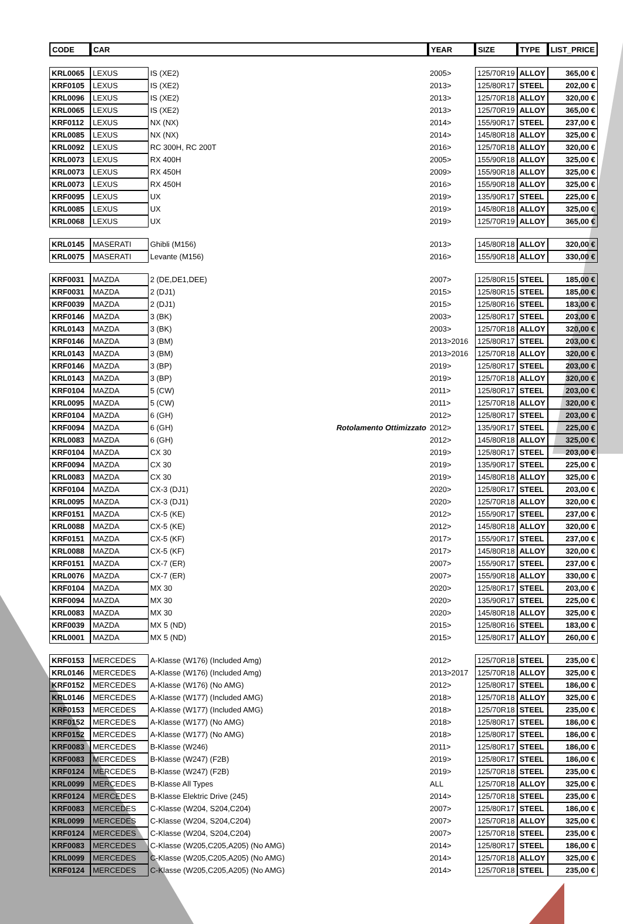| CODE | CAR | | | YEAR | SIZE | TYPE | LIST_PRICE |
| --- | --- | --- | --- | --- | --- | --- | --- |
| KRL0065 | LEXUS | IS (XE2) | | 2005> | 125/70R19 | ALLOY | 365,00 € |
| KRF0105 | LEXUS | IS (XE2) | | 2013> | 125/80R17 | STEEL | 202,00 € |
| KRL0096 | LEXUS | IS (XE2) | | 2013> | 125/70R18 | ALLOY | 320,00 € |
| KRL0065 | LEXUS | IS (XE2) | | 2013> | 125/70R19 | ALLOY | 365,00 € |
| KRF0112 | LEXUS | NX (NX) | | 2014> | 155/90R17 | STEEL | 237,00 € |
| KRL0085 | LEXUS | NX (NX) | | 2014> | 145/80R18 | ALLOY | 325,00 € |
| KRL0092 | LEXUS | RC 300H, RC 200T | | 2016> | 125/70R18 | ALLOY | 320,00 € |
| KRL0073 | LEXUS | RX 400H | | 2005> | 155/90R18 | ALLOY | 325,00 € |
| KRL0073 | LEXUS | RX 450H | | 2009> | 155/90R18 | ALLOY | 325,00 € |
| KRL0073 | LEXUS | RX 450H | | 2016> | 155/90R18 | ALLOY | 325,00 € |
| KRF0095 | LEXUS | UX | | 2019> | 135/90R17 | STEEL | 225,00 € |
| KRL0085 | LEXUS | UX | | 2019> | 145/80R18 | ALLOY | 325,00 € |
| KRL0068 | LEXUS | UX | | 2019> | 125/70R19 | ALLOY | 365,00 € |
| KRL0145 | MASERATI | Ghibli (M156) | | 2013> | 145/80R18 | ALLOY | 320,00 € |
| KRL0075 | MASERATI | Levante (M156) | | 2016> | 155/90R18 | ALLOY | 330,00 € |
| KRF0031 | MAZDA | 2 (DE,DE1,DEE) | | 2007> | 125/80R15 | STEEL | 185,00 € |
| KRF0031 | MAZDA | 2 (DJ1) | | 2015> | 125/80R15 | STEEL | 185,00 € |
| KRF0039 | MAZDA | 2 (DJ1) | | 2015> | 125/80R16 | STEEL | 183,00 € |
| KRF0146 | MAZDA | 3 (BK) | | 2003> | 125/80R17 | STEEL | 203,00 € |
| KRL0143 | MAZDA | 3 (BK) | | 2003> | 125/70R18 | ALLOY | 320,00 € |
| KRF0146 | MAZDA | 3 (BM) | | 2013>2016 | 125/80R17 | STEEL | 203,00 € |
| KRL0143 | MAZDA | 3 (BM) | | 2013>2016 | 125/70R18 | ALLOY | 320,00 € |
| KRF0146 | MAZDA | 3 (BP) | | 2019> | 125/80R17 | STEEL | 203,00 € |
| KRL0143 | MAZDA | 3 (BP) | | 2019> | 125/70R18 | ALLOY | 320,00 € |
| KRF0104 | MAZDA | 5 (CW) | | 2011> | 125/80R17 | STEEL | 203,00 € |
| KRL0095 | MAZDA | 5 (CW) | | 2011> | 125/70R18 | ALLOY | 320,00 € |
| KRF0104 | MAZDA | 6 (GH) | | 2012> | 125/80R17 | STEEL | 203,00 € |
| KRF0094 | MAZDA | 6 (GH) | Rotolamento Ottimizzato | 2012> | 135/90R17 | STEEL | 225,00 € |
| KRL0083 | MAZDA | 6 (GH) | | 2012> | 145/80R18 | ALLOY | 325,00 € |
| KRF0104 | MAZDA | CX 30 | | 2019> | 125/80R17 | STEEL | 203,00 € |
| KRF0094 | MAZDA | CX 30 | | 2019> | 135/90R17 | STEEL | 225,00 € |
| KRL0083 | MAZDA | CX 30 | | 2019> | 145/80R18 | ALLOY | 325,00 € |
| KRF0104 | MAZDA | CX-3 (DJ1) | | 2020> | 125/80R17 | STEEL | 203,00 € |
| KRL0095 | MAZDA | CX-3 (DJ1) | | 2020> | 125/70R18 | ALLOY | 320,00 € |
| KRF0151 | MAZDA | CX-5 (KE) | | 2012> | 155/90R17 | STEEL | 237,00 € |
| KRL0088 | MAZDA | CX-5 (KE) | | 2012> | 145/80R18 | ALLOY | 320,00 € |
| KRF0151 | MAZDA | CX-5 (KF) | | 2017> | 155/90R17 | STEEL | 237,00 € |
| KRL0088 | MAZDA | CX-5 (KF) | | 2017> | 145/80R18 | ALLOY | 320,00 € |
| KRF0151 | MAZDA | CX-7 (ER) | | 2007> | 155/90R17 | STEEL | 237,00 € |
| KRL0076 | MAZDA | CX-7 (ER) | | 2007> | 155/90R18 | ALLOY | 330,00 € |
| KRF0104 | MAZDA | MX 30 | | 2020> | 125/80R17 | STEEL | 203,00 € |
| KRF0094 | MAZDA | MX 30 | | 2020> | 135/90R17 | STEEL | 225,00 € |
| KRL0083 | MAZDA | MX 30 | | 2020> | 145/80R18 | ALLOY | 325,00 € |
| KRF0039 | MAZDA | MX 5 (ND) | | 2015> | 125/80R16 | STEEL | 183,00 € |
| KRL0001 | MAZDA | MX 5 (ND) | | 2015> | 125/80R17 | ALLOY | 260,00 € |
| KRF0153 | MERCEDES | A-Klasse (W176) (Included Amg) | | 2012> | 125/70R18 | STEEL | 235,00 € |
| KRL0146 | MERCEDES | A-Klasse (W176) (Included Amg) | | 2013>2017 | 125/70R18 | ALLOY | 325,00 € |
| KRF0152 | MERCEDES | A-Klasse (W176) (No AMG) | | 2012> | 125/80R17 | STEEL | 186,00 € |
| KRL0146 | MERCEDES | A-Klasse (W177) (Included AMG) | | 2018> | 125/70R18 | ALLOY | 325,00 € |
| KRF0153 | MERCEDES | A-Klasse (W177) (Included AMG) | | 2018> | 125/70R18 | STEEL | 235,00 € |
| KRF0152 | MERCEDES | A-Klasse (W177) (No AMG) | | 2018> | 125/80R17 | STEEL | 186,00 € |
| KRF0152 | MERCEDES | A-Klasse (W177) (No AMG) | | 2018> | 125/80R17 | STEEL | 186,00 € |
| KRF0083 | MERCEDES | B-Klasse (W246) | | 2011> | 125/80R17 | STEEL | 186,00 € |
| KRF0083 | MERCEDES | B-Klasse (W247) (F2B) | | 2019> | 125/80R17 | STEEL | 186,00 € |
| KRF0124 | MERCEDES | B-Klasse (W247) (F2B) | | 2019> | 125/70R18 | STEEL | 235,00 € |
| KRL0099 | MERCEDES | B-Klasse All Types | | ALL | 125/70R18 | ALLOY | 325,00 € |
| KRF0124 | MERCEDES | B-Klasse Elektric Drive (245) | | 2014> | 125/70R18 | STEEL | 235,00 € |
| KRF0083 | MERCEDES | C-Klasse (W204, S204,C204) | | 2007> | 125/80R17 | STEEL | 186,00 € |
| KRL0099 | MERCEDES | C-Klasse (W204, S204,C204) | | 2007> | 125/70R18 | ALLOY | 325,00 € |
| KRF0124 | MERCEDES | C-Klasse (W204, S204,C204) | | 2007> | 125/70R18 | STEEL | 235,00 € |
| KRF0083 | MERCEDES | C-Klasse (W205,C205,A205) (No AMG) | | 2014> | 125/80R17 | STEEL | 186,00 € |
| KRL0099 | MERCEDES | C-Klasse (W205,C205,A205) (No AMG) | | 2014> | 125/70R18 | ALLOY | 325,00 € |
| KRF0124 | MERCEDES | C-Klasse (W205,C205,A205) (No AMG) | | 2014> | 125/70R18 | STEEL | 235,00 € |